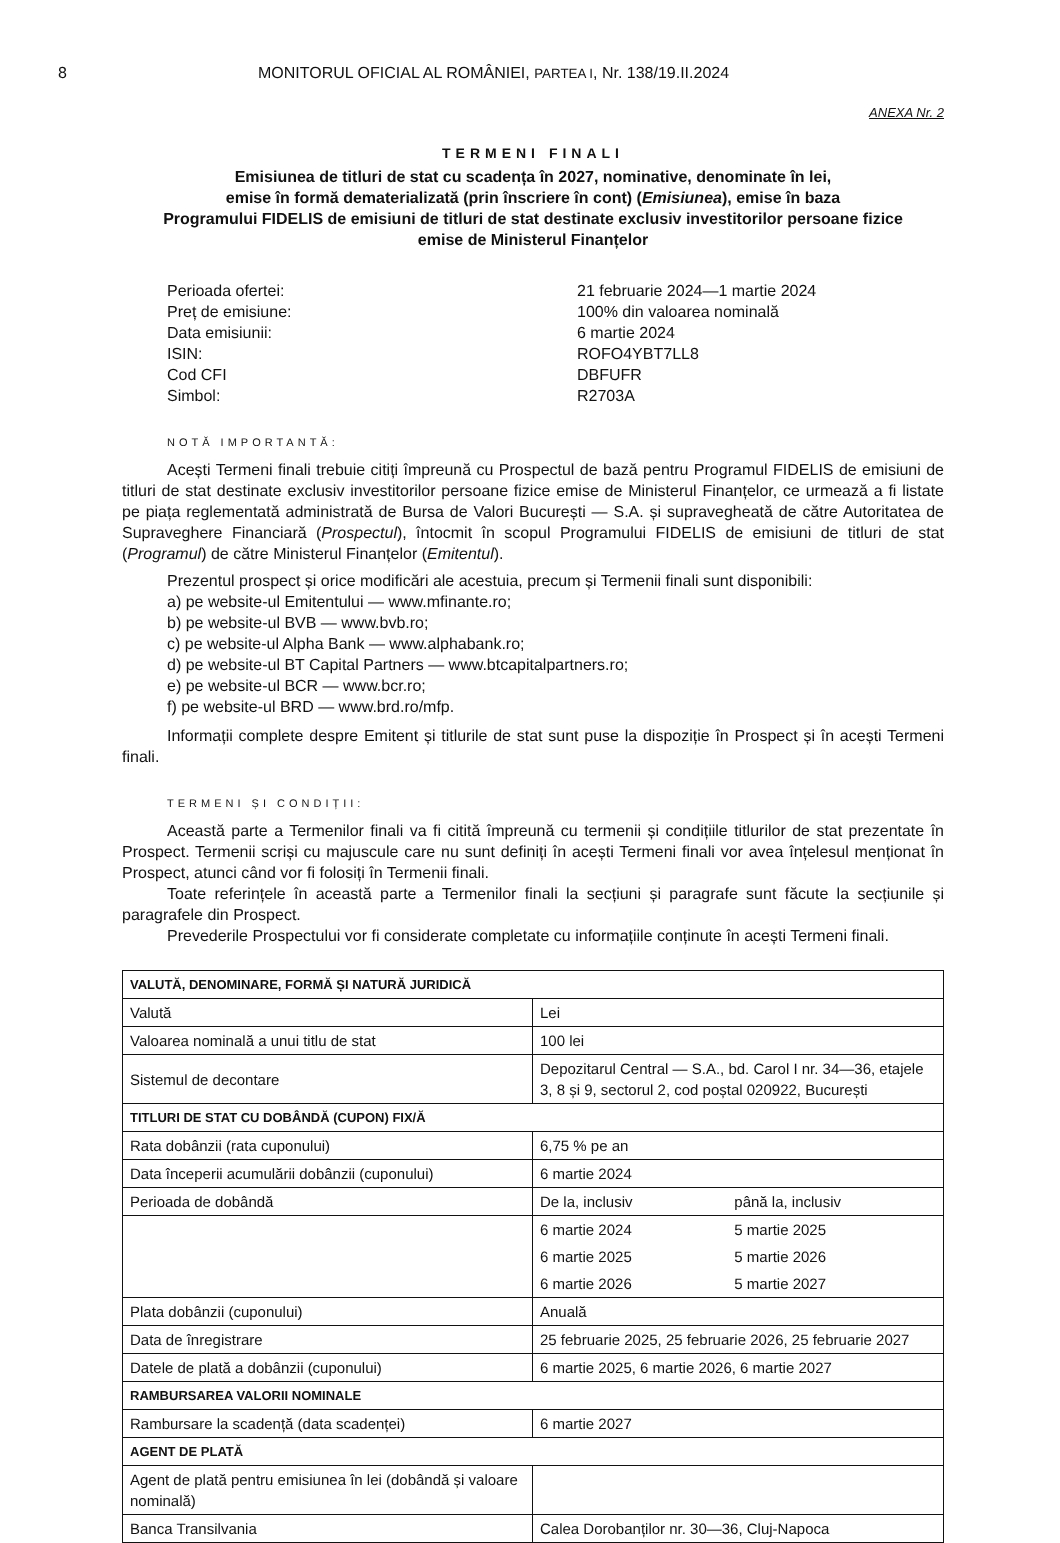8 MONITORUL OFICIAL AL ROMÂNIEI, PARTEA I, Nr. 138/19.II.2024
ANEXA Nr. 2
TERMENI FINALI
Emisiunea de titluri de stat cu scadența în 2027, nominative, denominate în lei,
emise în formă dematerializată (prin înscriere în cont) (Emisiunea), emise în baza
Programului FIDELIS de emisiuni de titluri de stat destinate exclusiv investitorilor persoane fizice
emise de Ministerul Finanțelor
Perioada ofertei:
21 februarie 2024—1 martie 2024
Preț de emisiune:
100% din valoarea nominală
Data emisiunii:
6 martie 2024
ISIN:
ROFO4YBT7LL8
Cod CFI
DBFUFR
Simbol:
R2703A
NOTĂ IMPORTANTĂ:
Acești Termeni finali trebuie citiți împreună cu Prospectul de bază pentru Programul FIDELIS de emisiuni de titluri de stat destinate exclusiv investitorilor persoane fizice emise de Ministerul Finanțelor, ce urmează a fi listate pe piața reglementată administrată de Bursa de Valori București — S.A. și supravegheată de către Autoritatea de Supraveghere Financiară (Prospectul), întocmit în scopul Programului FIDELIS de emisiuni de titluri de stat (Programul) de către Ministerul Finanțelor (Emitentul).
Prezentul prospect și orice modificări ale acestuia, precum și Termenii finali sunt disponibili:
a) pe website-ul Emitentului — www.mfinante.ro;
b) pe website-ul BVB — www.bvb.ro;
c) pe website-ul Alpha Bank — www.alphabank.ro;
d) pe website-ul BT Capital Partners — www.btcapitalpartners.ro;
e) pe website-ul BCR — www.bcr.ro;
f) pe website-ul BRD — www.brd.ro/mfp.
Informații complete despre Emitent și titlurile de stat sunt puse la dispoziție în Prospect și în acești Termeni finali.
TERMENI ȘI CONDIȚII:
Această parte a Termenilor finali va fi citită împreună cu termenii și condițiile titlurilor de stat prezentate în Prospect. Termenii scriși cu majuscule care nu sunt definiți în acești Termeni finali vor avea înțelesul menționat în Prospect, atunci când vor fi folosiți în Termenii finali.
Toate referințele în această parte a Termenilor finali la secțiuni și paragrafe sunt făcute la secțiunile și paragrafele din Prospect.
Prevederile Prospectului vor fi considerate completate cu informațiile conținute în acești Termeni finali.
| VALUTĂ, DENOMINARE, FORMĂ ȘI NATURĂ JURIDICĂ | | |
| Valută | Lei | |
| Valoarea nominală a unui titlu de stat | 100 lei | |
| Sistemul de decontare | Depozitarul Central — S.A., bd. Carol I nr. 34—36, etajele 3, 8 și 9, sectorul 2, cod poștal 020922, București | |
| TITLURI DE STAT CU DOBÂNDĂ (CUPON) FIX/Ă | | |
| Rata dobânzii (rata cuponului) | 6,75 % pe an | |
| Data începerii acumulării dobânzii (cuponului) | 6 martie 2024 | |
| Perioada de dobândă | De la, inclusiv | până la, inclusiv |
| | 6 martie 2024 | 5 martie 2025 |
| | 6 martie 2025 | 5 martie 2026 |
| | 6 martie 2026 | 5 martie 2027 |
| Plata dobânzii (cuponului) | Anuală | |
| Data de înregistrare | 25 februarie 2025, 25 februarie 2026, 25 februarie 2027 | |
| Datele de plată a dobânzii (cuponului) | 6 martie 2025, 6 martie 2026, 6 martie 2027 | |
| RAMBURSAREA VALORII NOMINALE | | |
| Rambursare la scadență (data scadenței) | 6 martie 2027 | |
| AGENT DE PLATĂ | | |
| Agent de plată pentru emisiunea în lei (dobândă și valoare nominală) | | |
| Banca Transilvania | Calea Dorobanților nr. 30—36, Cluj-Napoca | |